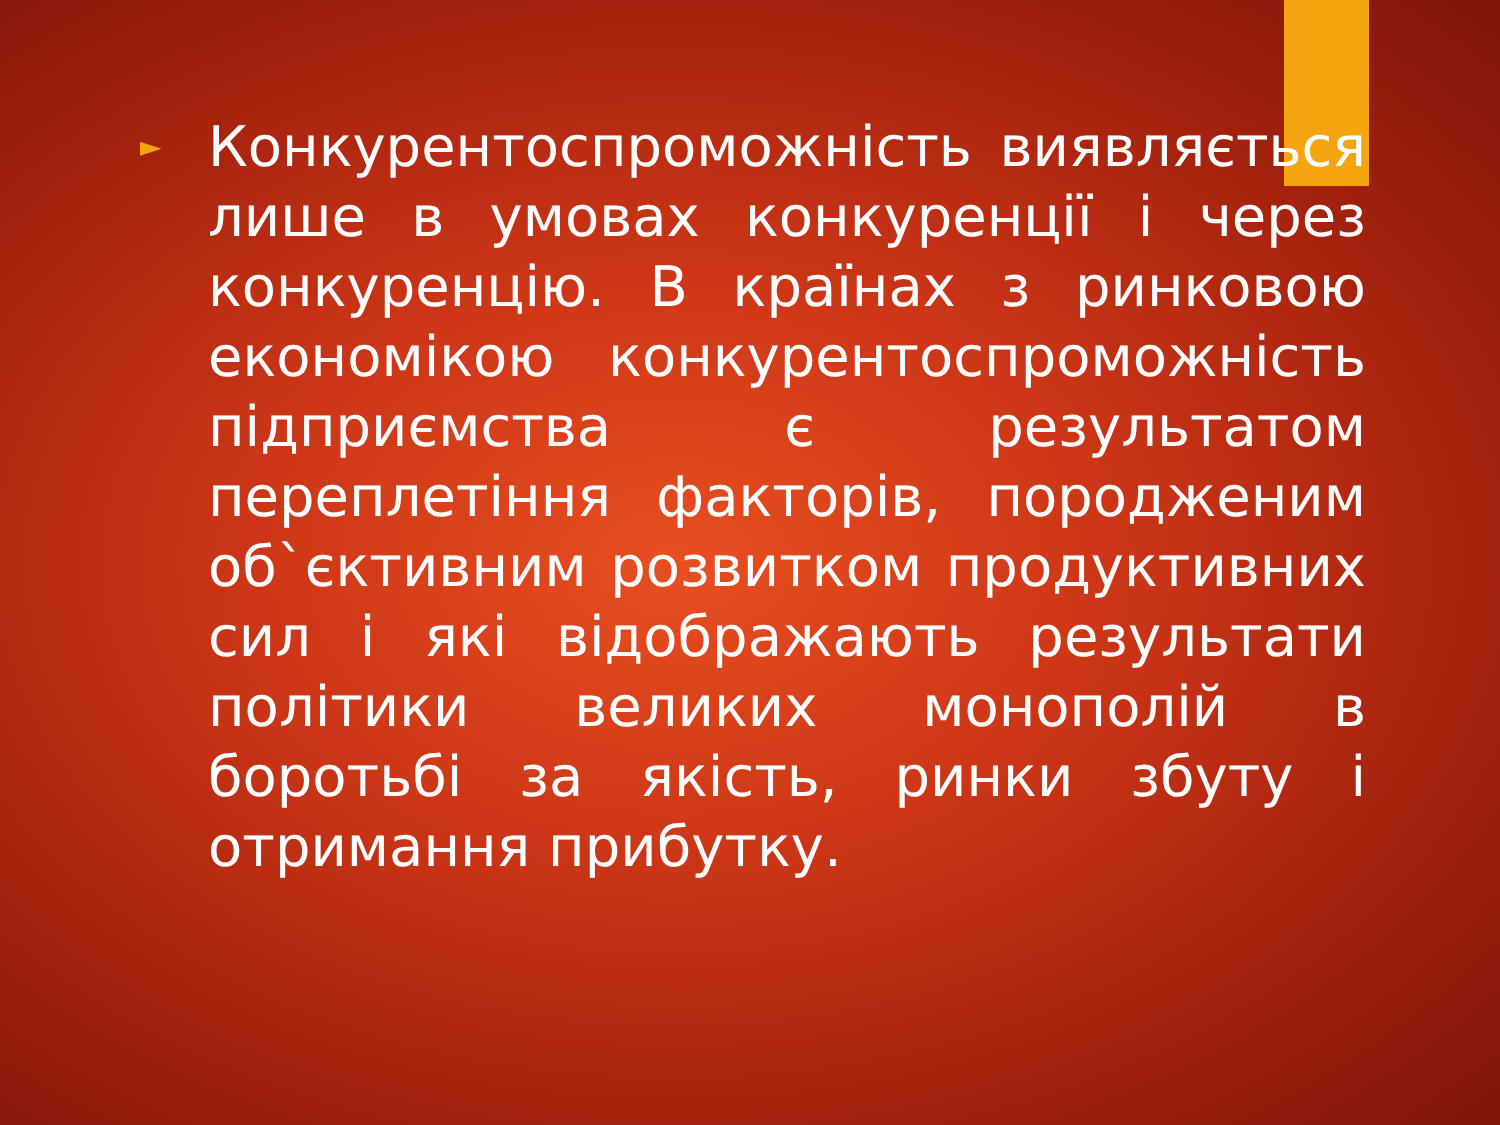►
Конкурентоспроможність виявляється лише в умовах конкуренції і через конкуренцію. В країнах з ринковою економікою конкурентоспроможність підприємства є результатом переплетіння факторів, породженим об`єктивним розвитком продуктивних сил і які відображають результати політики великих монополій в боротьбі за якість, ринки збуту і отримання прибутку.